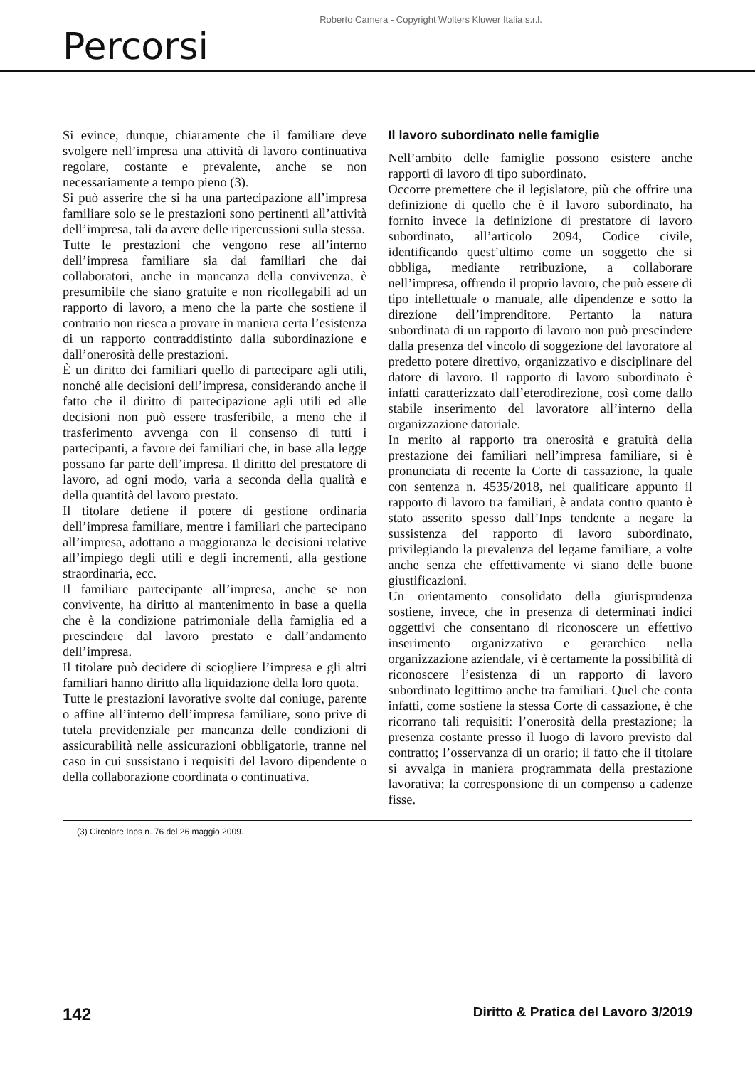Roberto Camera - Copyright Wolters Kluwer Italia s.r.l.
Percorsi
Si evince, dunque, chiaramente che il familiare deve svolgere nell’impresa una attività di lavoro continuativa regolare, costante e prevalente, anche se non necessariamente a tempo pieno (3).
Si può asserire che si ha una partecipazione all’impresa familiare solo se le prestazioni sono pertinenti all’attività dell’impresa, tali da avere delle ripercussioni sulla stessa.
Tutte le prestazioni che vengono rese all’interno dell’impresa familiare sia dai familiari che dai collaboratori, anche in mancanza della convivenza, è presumibile che siano gratuite e non ricollegabili ad un rapporto di lavoro, a meno che la parte che sostiene il contrario non riesca a provare in maniera certa l’esistenza di un rapporto contraddistinto dalla subordinazione e dall’onerosità delle prestazioni.
È un diritto dei familiari quello di partecipare agli utili, nonché alle decisioni dell’impresa, considerando anche il fatto che il diritto di partecipazione agli utili ed alle decisioni non può essere trasferibile, a meno che il trasferimento avvenga con il consenso di tutti i partecipanti, a favore dei familiari che, in base alla legge possano far parte dell’impresa. Il diritto del prestatore di lavoro, ad ogni modo, varia a seconda della qualità e della quantità del lavoro prestato.
Il titolare detiene il potere di gestione ordinaria dell’impresa familiare, mentre i familiari che partecipano all’impresa, adottano a maggioranza le decisioni relative all’impiego degli utili e degli incrementi, alla gestione straordinaria, ecc.
Il familiare partecipante all’impresa, anche se non convivente, ha diritto al mantenimento in base a quella che è la condizione patrimoniale della famiglia ed a prescindere dal lavoro prestato e dall’andamento dell’impresa.
Il titolare può decidere di sciogliere l’impresa e gli altri familiari hanno diritto alla liquidazione della loro quota.
Tutte le prestazioni lavorative svolte dal coniuge, parente o affine all’interno dell’impresa familiare, sono prive di tutela previdenziale per mancanza delle condizioni di assicurabilità nelle assicurazioni obbligatorie, tranne nel caso in cui sussistano i requisiti del lavoro dipendente o della collaborazione coordinata o continuativa.
Il lavoro subordinato nelle famiglie
Nell’ambito delle famiglie possono esistere anche rapporti di lavoro di tipo subordinato.
Occorre premettere che il legislatore, più che offrire una definizione di quello che è il lavoro subordinato, ha fornito invece la definizione di prestatore di lavoro subordinato, all’articolo 2094, Codice civile, identificando quest’ultimo come un soggetto che si obbliga, mediante retribuzione, a collaborare nell’impresa, offrendo il proprio lavoro, che può essere di tipo intellettuale o manuale, alle dipendenze e sotto la direzione dell’imprenditore. Pertanto la natura subordinata di un rapporto di lavoro non può prescindere dalla presenza del vincolo di soggezione del lavoratore al predetto potere direttivo, organizzativo e disciplinare del datore di lavoro. Il rapporto di lavoro subordinato è infatti caratterizzato dall’eterodirezione, così come dallo stabile inserimento del lavoratore all’interno della organizzazione datoriale.
In merito al rapporto tra onerosità e gratuità della prestazione dei familiari nell’impresa familiare, si è pronunciata di recente la Corte di cassazione, la quale con sentenza n. 4535/2018, nel qualificare appunto il rapporto di lavoro tra familiari, è andata contro quanto è stato asserito spesso dall’Inps tendente a negare la sussistenza del rapporto di lavoro subordinato, privilegiando la prevalenza del legame familiare, a volte anche senza che effettivamente vi siano delle buone giustificazioni.
Un orientamento consolidato della giurisprudenza sostiene, invece, che in presenza di determinati indici oggettivi che consentano di riconoscere un effettivo inserimento organizzativo e gerarchico nella organizzazione aziendale, vi è certamente la possibilità di riconoscere l’esistenza di un rapporto di lavoro subordinato legittimo anche tra familiari. Quel che conta infatti, come sostiene la stessa Corte di cassazione, è che ricorrano tali requisiti: l’onerosità della prestazione; la presenza costante presso il luogo di lavoro previsto dal contratto; l’osservanza di un orario; il fatto che il titolare si avvalga in maniera programmata della prestazione lavorativa; la corresponsione di un compenso a cadenze fisse.
(3) Circolare Inps n. 76 del 26 maggio 2009.
142 Diritto & Pratica del Lavoro 3/2019